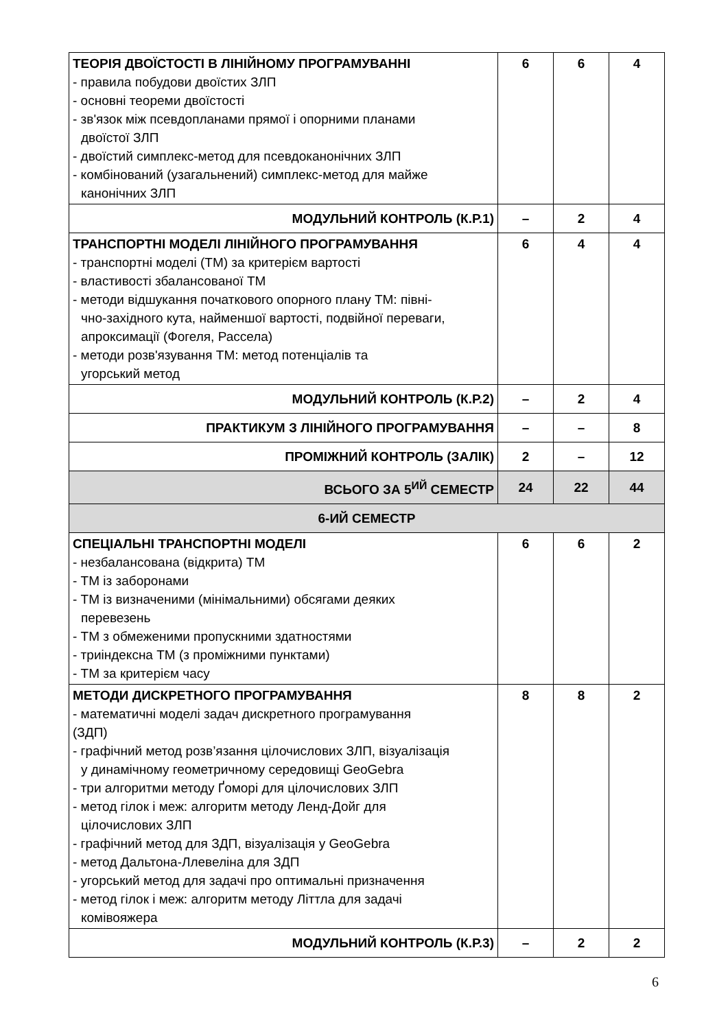| ТЕОРІЯ ДВОЇСТОСТІ В ЛІНІЙНОМУ ПРОГРАМУВАННІ - правила побудови двоїстих ЗЛП - основні теореми двоїстості - зв'язок між псевдопланами прямої і опорними планами двоїстої ЗЛП - двоїстий симплекс-метод для псевдоканонічних ЗЛП - комбінований (узагальнений) симплекс-метод для майже канонічних ЗЛП | 6 | 6 | 4 |
| МОДУЛЬНИЙ КОНТРОЛЬ (К.Р.1) | – | 2 | 4 |
| ТРАНСПОРТНІ МОДЕЛІ ЛІНІЙНОГО ПРОГРАМУВАННЯ - транспортні моделі (ТМ) за критерієм вартості - властивості збалансованої ТМ - методи відшукання початкового опорного плану ТМ: півні- чно-західного кута, найменшої вартості, подвійної переваги, апроксимації (Фогеля, Рассела) - методи розв'язування ТМ: метод потенціалів та угорський метод | 6 | 4 | 4 |
| МОДУЛЬНИЙ КОНТРОЛЬ (К.Р.2) | – | 2 | 4 |
| ПРАКТИКУМ З ЛІНІЙНОГО ПРОГРАМУВАННЯ | – | – | 8 |
| ПРОМІЖНИЙ КОНТРОЛЬ (ЗАЛІК) | 2 | – | 12 |
| ВСЬОГО ЗА 5<sup>ИЙ</sup> СЕМЕСТР | 24 | 22 | 44 |
| 6-ИЙ СЕМЕСТР | | | |
| СПЕЦІАЛЬНІ ТРАНСПОРТНІ МОДЕЛІ - незбалансована (відкрита) ТМ - ТМ із заборонами - ТМ із визначеними (мінімальними) обсягами деяких перевезень - ТМ з обмеженими пропускними здатностями - триіндексна ТМ (з проміжними пунктами) - ТМ за критерієм часу | 6 | 6 | 2 |
| МЕТОДИ ДИСКРЕТНОГО ПРОГРАМУВАННЯ - математичні моделі задач дискретного програмування (ЗДП) - графічний метод розв’язання цілочислових ЗЛП, візуалізація у динамічному геометричному середовищі GeoGebra - три алгоритми методу Ґоморі для цілочислових ЗЛП - метод гілок і меж: алгоритм методу Ленд-Дойг для цілочислових ЗЛП - графічний метод для ЗДП, візуалізація у GeoGebra - метод Дальтона-Ллевеліна для ЗДП - угорський метод для задачі про оптимальні призначення - метод гілок і меж: алгоритм методу Літтла для задачі комівояжера | 8 | 8 | 2 |
| МОДУЛЬНИЙ КОНТРОЛЬ (К.Р.3) | – | 2 | 2 |
6